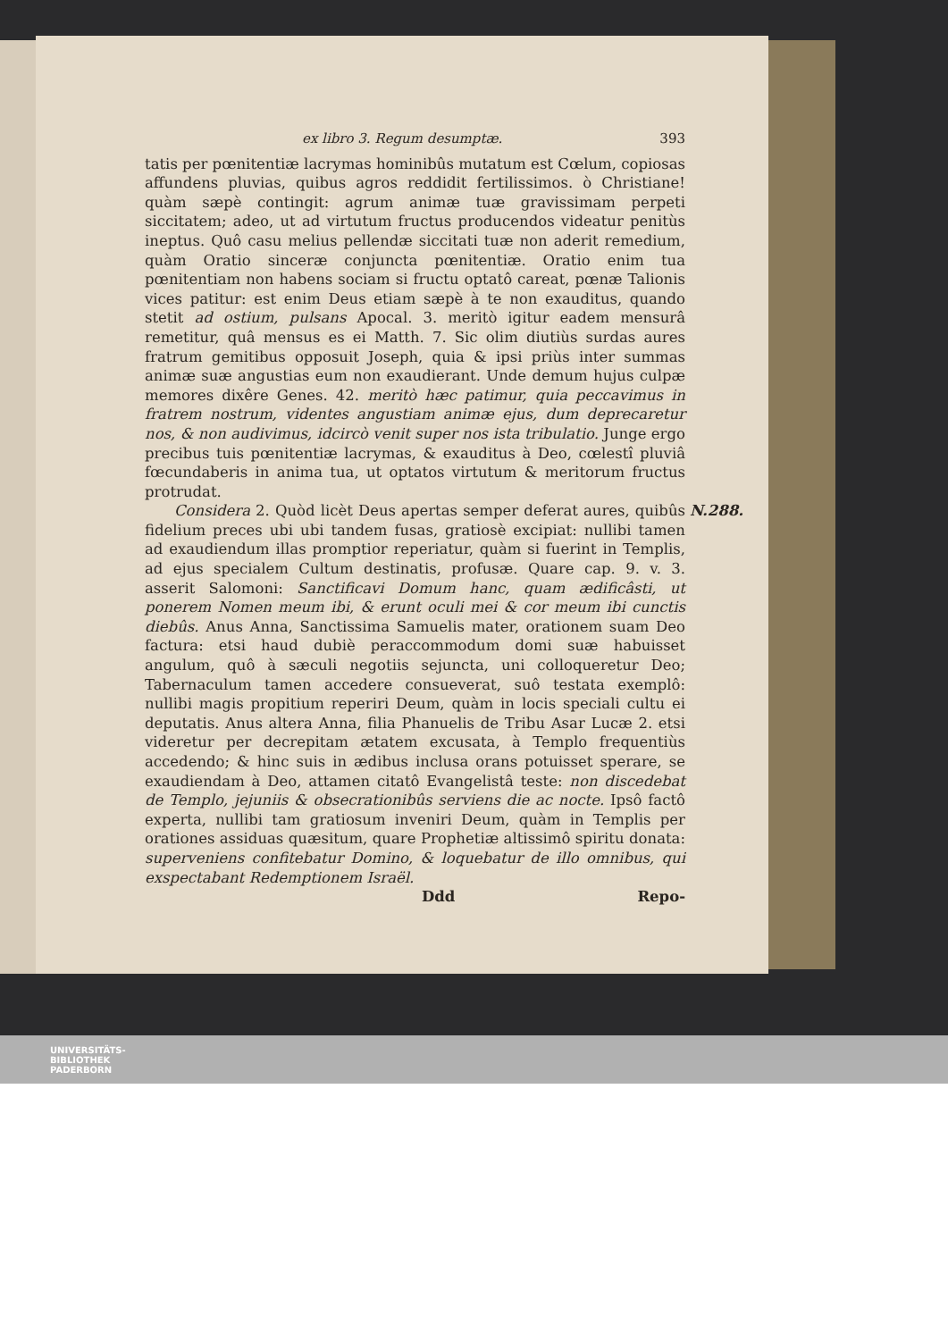ex libro 3. Regum desumptæ. 393
tatis per pœnitentiæ lacrymas hominibûs mutatum est Cœlum, copiosas affundens pluvias, quibus agros reddidit fertilissimos. ò Christiane! quàm sæpè contingit: agrum animæ tuæ gravissimam perpeti siccitatem; adeo, ut ad virtutum fructus producendos videatur penitùs ineptus. Quô casu melius pellendæ siccitati tuæ non aderit remedium, quàm Oratio sinceræ conjuncta pœnitentiæ. Oratio enim tua pœnitentiam non habens sociam si fructu optatô careat, pœnæ Talionis vices patitur: est enim Deus etiam sæpè à te non exauditus, quando stetit ad ostium, pulsans Apocal. 3. meritò igitur eadem mensurâ remetitur, quâ mensus es ei Matth. 7. Sic olim diutiùs surdas aures fratrum gemitibus opposuit Joseph, quia & ipsi priùs inter summas animæ suæ angustias eum non exaudierant. Unde demum hujus culpæ memores dixêre Genes. 42. meritò hæc patimur, quia peccavimus in fratrem nostrum, videntes angustiam animæ ejus, dum deprecaretur nos, & non audivimus, idcircò venit super nos ista tribulatio. Junge ergo precibus tuis pœnitentiæ lacrymas, & exauditus à Deo, cœlestî pluviâ fœcundaberis in anima tua, ut optatos virtutum & meritorum fructus protrudat.
N.288. Considera 2. Quòd licèt Deus apertas semper deferat aures, quibûs fidelium preces ubi ubi tandem fusas, gratiosè excipiat: nullibi tamen ad exaudiendum illas promptior reperiatur, quàm si fuerint in Templis, ad ejus specialem Cultum destinatis, profusæ. Quare cap. 9. v. 3. asserit Salomoni: Sanctificavi Domum hanc, quam ædificâsti, ut ponerem Nomen meum ibi, & erunt oculi mei & cor meum ibi cunctis diebûs. Anus Anna, Sanctissima Samuelis mater, orationem suam Deo factura: etsi haud dubiè peraccommodum domi suæ habuisset angulum, quô à sæculi negotiis sejuncta, uni colloqueretur Deo; Tabernaculum tamen accedere consueverat, suô testata exemplô: nullibi magis propitium reperiri Deum, quàm in locis speciali cultu ei deputatis. Anus altera Anna, filia Phanuelis de Tribu Asar Lucæ 2. etsi videretur per decrepitam ætatem excusata, à Templo frequentiùs accedendo; & hinc suis in ædibus inclusa orans potuisset sperare, se exaudiendam à Deo, attamen citatô Evangelistâ teste: non discedebat de Templo, jejuniis & obsecrationibûs serviens die ac nocte. Ipsô factô experta, nullibi tam gratiosum inveniri Deum, quàm in Templis per orationes assiduas quæsitum, quare Prophetiæ altissimô spiritu donata: superveniens confitebatur Domino, & loquebatur de illo omnibus, qui exspectabant Redemptionem Israël.
Ddd Repo-
UNIVERSITÄTS-
BIBLIOTHEK
PADERBORN